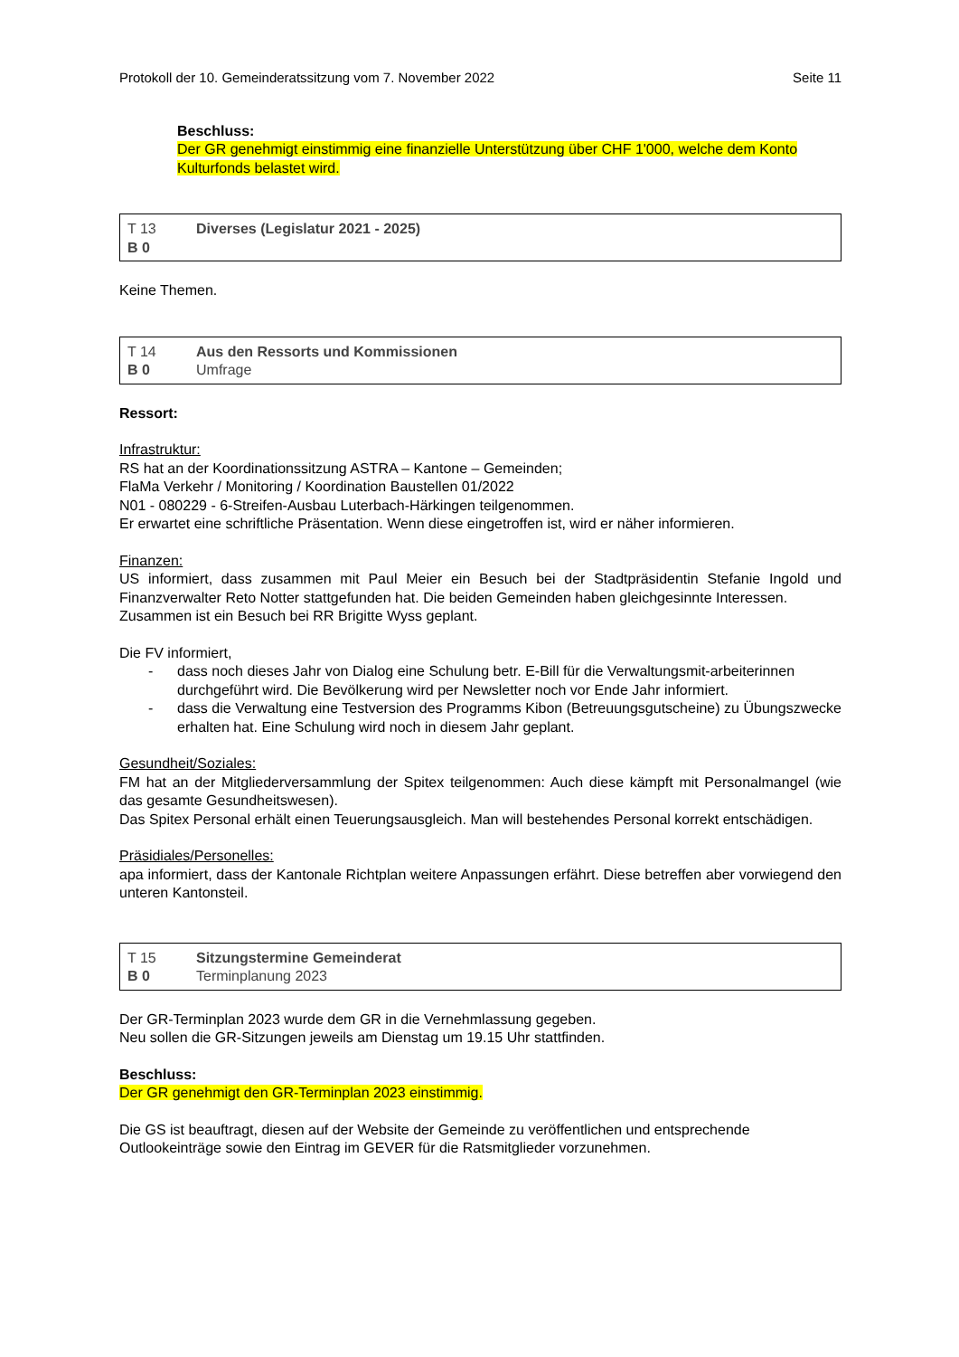Protokoll der 10. Gemeinderatssitzung vom 7. November 2022 Seite 11
Beschluss:
Der GR genehmigt einstimmig eine finanzielle Unterstützung über CHF 1'000, welche dem Konto Kulturfonds belastet wird.
| T 13 | Diverses (Legislatur 2021 - 2025) |
| B 0 | |
Keine Themen.
| T 14 | Aus den Ressorts und Kommissionen |
| B 0 | Umfrage |
Ressort:
Infrastruktur:
RS hat an der Koordinationssitzung ASTRA – Kantone – Gemeinden;
FlaMa Verkehr / Monitoring / Koordination Baustellen 01/2022
N01 - 080229 - 6-Streifen-Ausbau Luterbach-Härkingen teilgenommen.
Er erwartet eine schriftliche Präsentation. Wenn diese eingetroffen ist, wird er näher informieren.
Finanzen:
US informiert, dass zusammen mit Paul Meier ein Besuch bei der Stadtpräsidentin Stefanie Ingold und Finanzverwalter Reto Notter stattgefunden hat. Die beiden Gemeinden haben gleichgesinnte Interessen.
Zusammen ist ein Besuch bei RR Brigitte Wyss geplant.
Die FV informiert,
- dass noch dieses Jahr von Dialog eine Schulung betr. E-Bill für die Verwaltungsmit-arbeiterinnen durchgeführt wird. Die Bevölkerung wird per Newsletter noch vor Ende Jahr informiert.
- dass die Verwaltung eine Testversion des Programms Kibon (Betreuungsgutscheine) zu Übungszwecke erhalten hat. Eine Schulung wird noch in diesem Jahr geplant.
Gesundheit/Soziales:
FM hat an der Mitgliederversammlung der Spitex teilgenommen: Auch diese kämpft mit Personalmangel (wie das gesamte Gesundheitswesen).
Das Spitex Personal erhält einen Teuerungsausgleich. Man will bestehendes Personal korrekt entschädigen.
Präsidiales/Personelles:
apa informiert, dass der Kantonale Richtplan weitere Anpassungen erfährt. Diese betreffen aber vorwiegend den unteren Kantonsteil.
| T 15 | Sitzungstermine Gemeinderat |
| B 0 | Terminplanung 2023 |
Der GR-Terminplan 2023 wurde dem GR in die Vernehmlassung gegeben.
Neu sollen die GR-Sitzungen jeweils am Dienstag um 19.15 Uhr stattfinden.
Beschluss:
Der GR genehmigt den GR-Terminplan 2023 einstimmig.
Die GS ist beauftragt, diesen auf der Website der Gemeinde zu veröffentlichen und entsprechende Outlookeinträge sowie den Eintrag im GEVER für die Ratsmitglieder vorzunehmen.